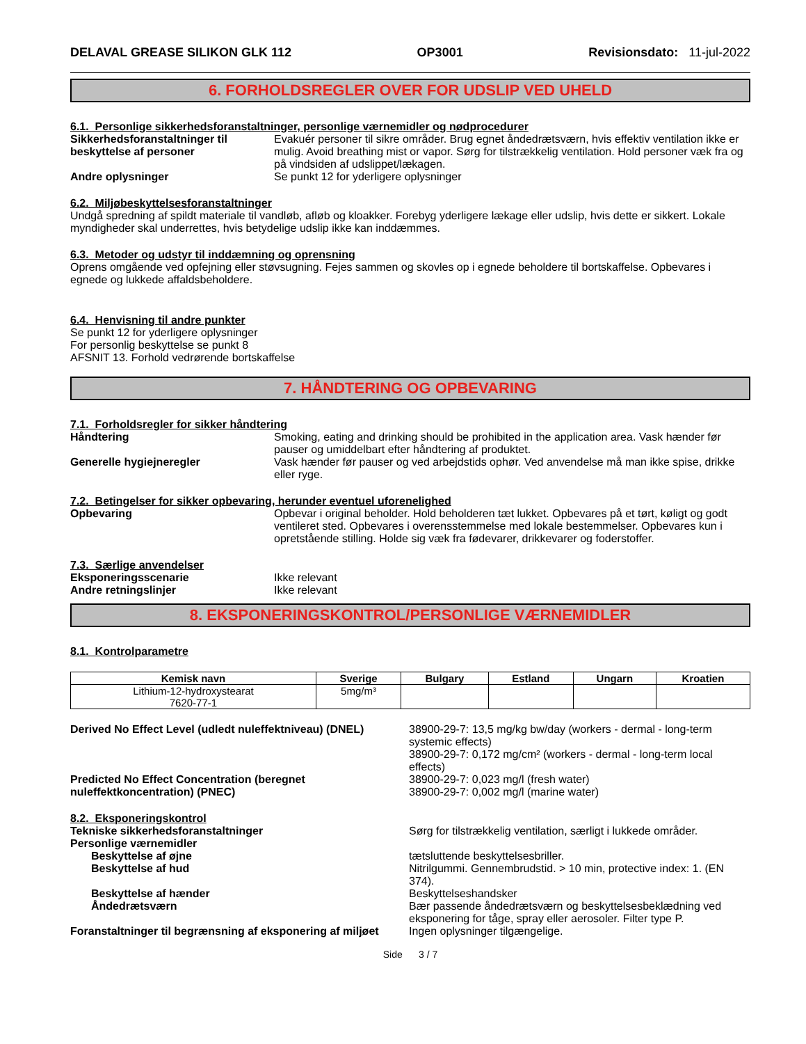DELAVAL GREASE SILIKON GLK 112 OP3001 Revisionsdato: 11-jul-2022
6. FORHOLDSREGLER OVER FOR UDSLIP VED UHELD
6.1. Personlige sikkerhedsforanstaltninger, personlige værnemidler og nødprocedurer
Sikkerhedsforanstaltninger til beskyttelse af personer
Evakuér personer til sikre områder. Brug egnet åndedrætsværn, hvis effektiv ventilation ikke er mulig. Avoid breathing mist or vapor. Sørg for tilstrækkelig ventilation. Hold personer væk fra og på vindsiden af udslippet/lækagen.
Andre oplysninger Se punkt 12 for yderligere oplysninger
6.2. Miljøbeskyttelsesforanstaltninger
Undgå spredning af spildt materiale til vandløb, afløb og kloakker. Forebyg yderligere lækage eller udslip, hvis dette er sikkert. Lokale myndigheder skal underrettes, hvis betydelige udslip ikke kan inddæmmes.
6.3. Metoder og udstyr til inddæmning og oprensning
Oprens omgående ved opfejning eller støvsugning. Fejes sammen og skovles op i egnede beholdere til bortskaffelse. Opbevares i egnede og lukkede affaldsbeholdere.
6.4. Henvisning til andre punkter
Se punkt 12 for yderligere oplysninger
For personlig beskyttelse se punkt 8
AFSNIT 13. Forhold vedrørende bortskaffelse
7. HÅNDTERING OG OPBEVARING
7.1. Forholdsregler for sikker håndtering
Håndtering Smoking, eating and drinking should be prohibited in the application area. Vask hænder før pauser og umiddelbart efter håndtering af produktet.
Generelle hygiejneregler Vask hænder før pauser og ved arbejdstids ophør. Ved anvendelse må man ikke spise, drikke eller ryge.
7.2. Betingelser for sikker opbevaring, herunder eventuel uforenelighed
Opbevaring Opbevar i original beholder. Hold beholderen tæt lukket. Opbevares på et tørt, køligt og godt ventileret sted. Opbevares i overensstemmelse med lokale bestemmelser. Opbevares kun i opretstående stilling. Holde sig væk fra fødevarer, drikkevarer og foderstoffer.
7.3. Særlige anvendelser
Eksponeringsscenarie Ikke relevant
Andre retningslinjer Ikke relevant
8. EKSPONERINGSKONTROL/PERSONLIGE VÆRNEMIDLER
8.1. Kontrolparametre
| Kemisk navn | Sverige | Bulgary | Estland | Ungarn | Kroatien |
| --- | --- | --- | --- | --- | --- |
| Lithium-12-hydroxystearat 7620-77-1 | 5mg/m³ | | | | |
Derived No Effect Level (udledt nuleffektniveau) (DNEL)
38900-29-7: 13,5 mg/kg bw/day (workers - dermal - long-term systemic effects)
38900-29-7: 0,172 mg/cm² (workers - dermal - long-term local effects)
Predicted No Effect Concentration (beregnet nuleffektkoncentration) (PNEC)
38900-29-7: 0,023 mg/l (fresh water)
38900-29-7: 0,002 mg/l (marine water)
8.2. Eksponeringskontrol
Tekniske sikkerhedsforanstaltninger Sørg for tilstrækkelig ventilation, særligt i lukkede områder.
Personlige værnemidler
Beskyttelse af øjne tætsluttende beskyttelsesbriller.
Beskyttelse af hud Nitrilgummi. Gennembrudstid. > 10 min, protective index: 1. (EN 374).
Beskyttelse af hænder Beskyttelseshandsker
Åndedrætsværn Bær passende åndedrætsværn og beskyttelsesbeklædning ved eksponering for tåge, spray eller aerosoler. Filter type P.
Foranstaltninger til begrænsning af eksponering af miljøet
Ingen oplysninger tilgængelige.
Side 3 / 7